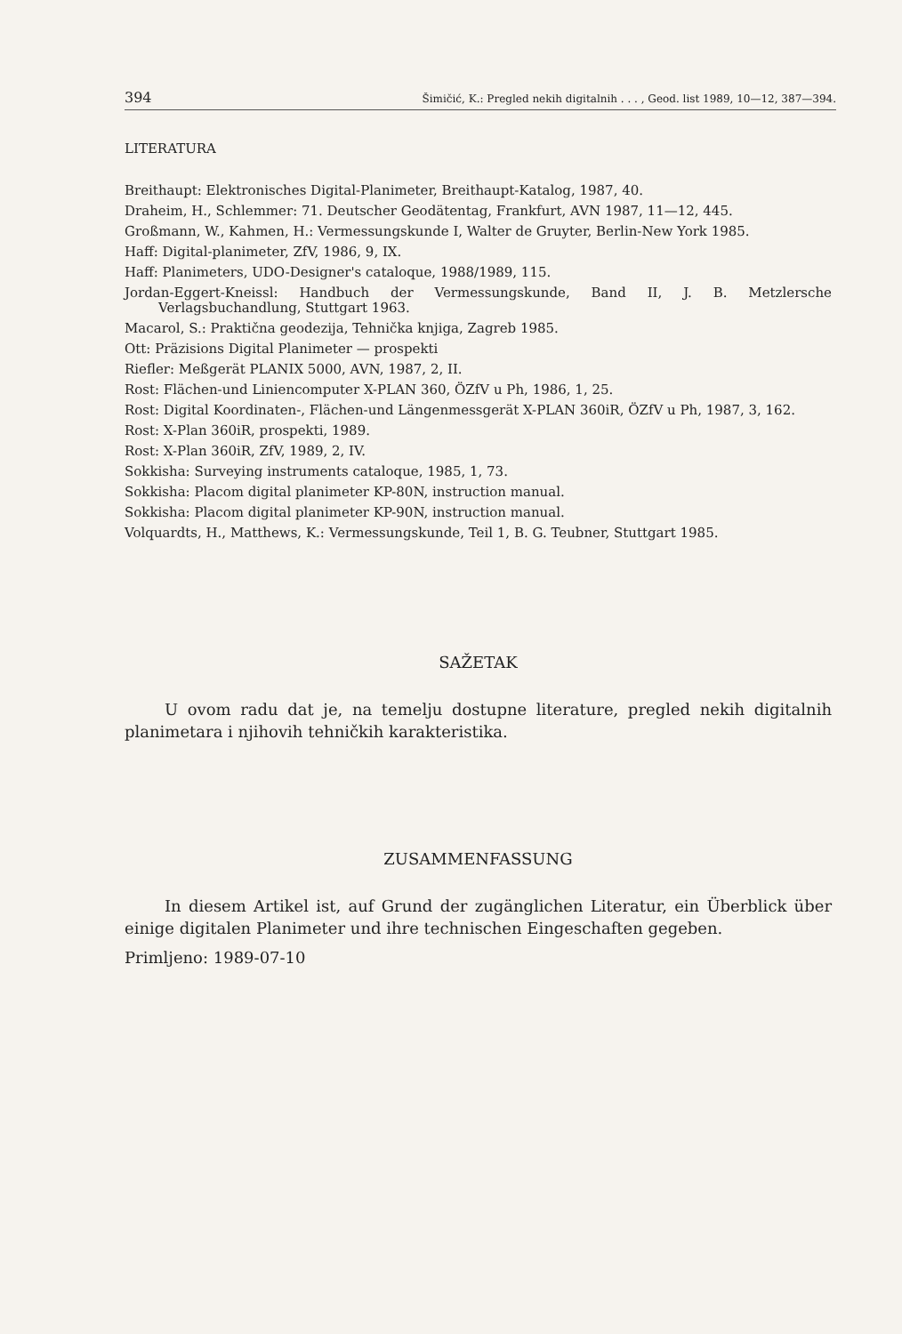394 Šimičić, K.: Pregled nekih digitalnih . . . , Geod. list 1989, 10—12, 387—394.
LITERATURA
Breithaupt: Elektronisches Digital-Planimeter, Breithaupt-Katalog, 1987, 40.
Draheim, H., Schlemmer: 71. Deutscher Geodätentag, Frankfurt, AVN 1987, 11—12, 445.
Großmann, W., Kahmen, H.: Vermessungskunde I, Walter de Gruyter, Berlin-New York 1985.
Haff: Digital-planimeter, ZfV, 1986, 9, IX.
Haff: Planimeters, UDO-Designer's cataloque, 1988/1989, 115.
Jordan-Eggert-Kneissl: Handbuch der Vermessungskunde, Band II, J. B. Metzlersche Verlagsbuchandlung, Stuttgart 1963.
Macarol, S.: Praktična geodezija, Tehnička knjiga, Zagreb 1985.
Ott: Präzisions Digital Planimeter — prospekti
Riefler: Meßgerät PLANIX 5000, AVN, 1987, 2, II.
Rost: Flächen-und Liniencomputer X-PLAN 360, ÖZfV u Ph, 1986, 1, 25.
Rost: Digital Koordinaten-, Flächen-und Längenmessgerät X-PLAN 360iR, ÖZfV u Ph, 1987, 3, 162.
Rost: X-Plan 360iR, prospekti, 1989.
Rost: X-Plan 360iR, ZfV, 1989, 2, IV.
Sokkisha: Surveying instruments cataloque, 1985, 1, 73.
Sokkisha: Placom digital planimeter KP-80N, instruction manual.
Sokkisha: Placom digital planimeter KP-90N, instruction manual.
Volquardts, H., Matthews, K.: Vermessungskunde, Teil 1, B. G. Teubner, Stuttgart 1985.
SAŽETAK
U ovom radu dat je, na temelju dostupne literature, pregled nekih digitalnih planimetara i njihovih tehničkih karakteristika.
ZUSAMMENFASSUNG
In diesem Artikel ist, auf Grund der zugänglichen Literatur, ein Überblick über einige digitalen Planimeter und ihre technischen Eingeschaften gegeben.
Primljeno: 1989-07-10